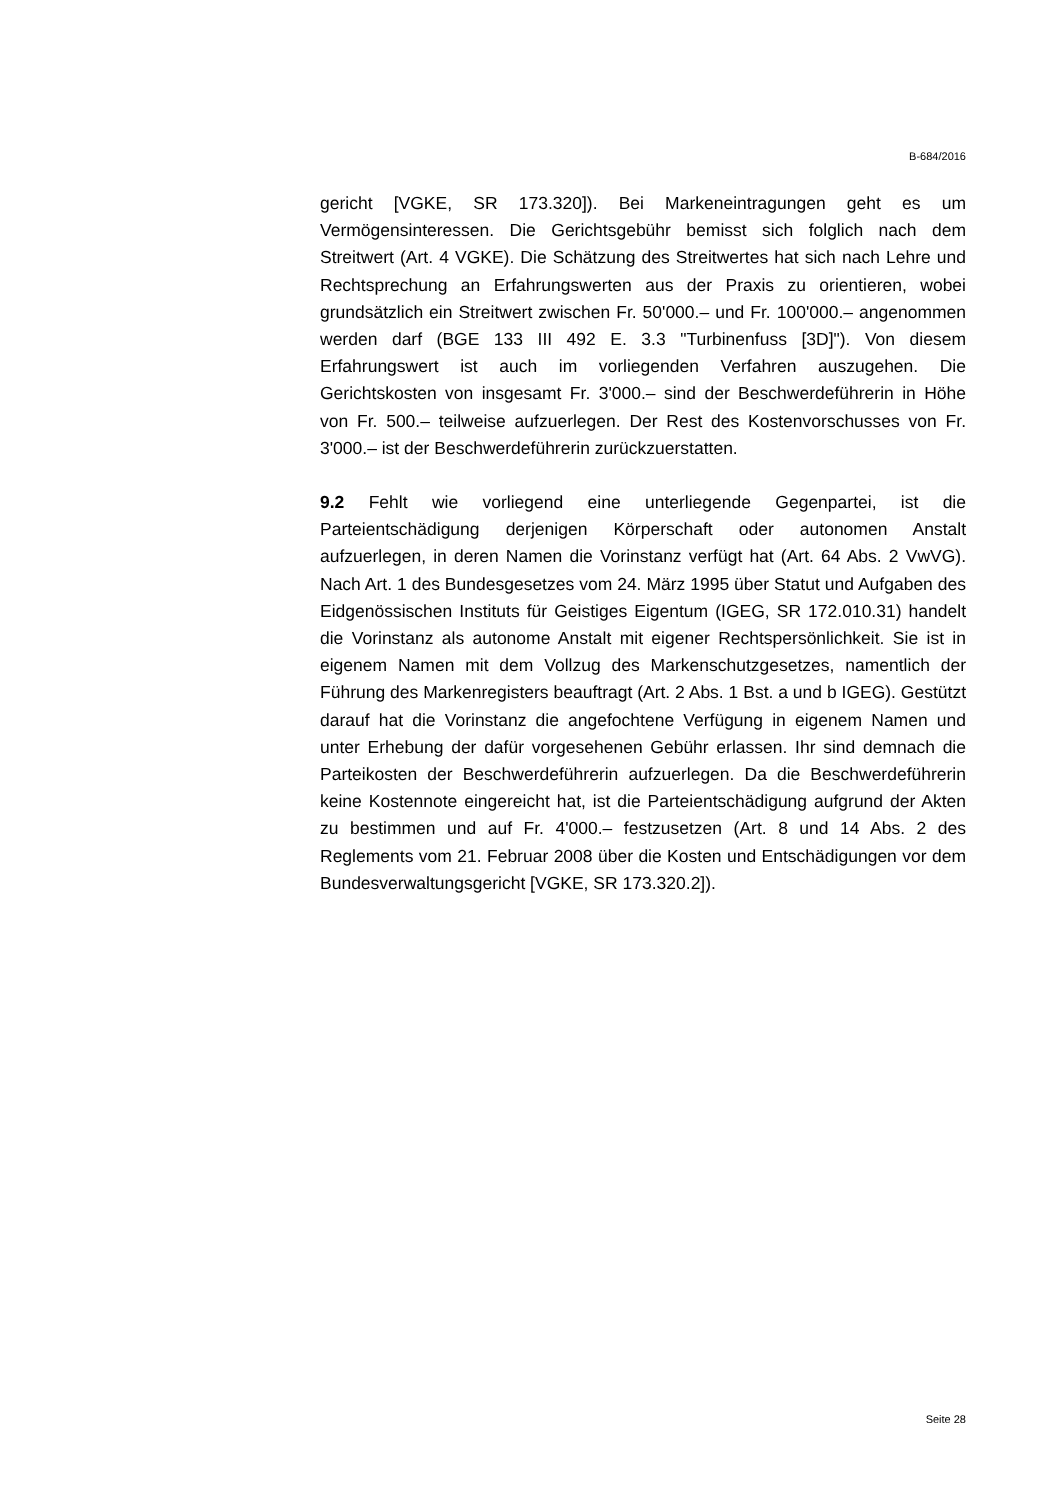B-684/2016
gericht [VGKE, SR 173.320]). Bei Markeneintragungen geht es um Vermögensinteressen. Die Gerichtsgebühr bemisst sich folglich nach dem Streitwert (Art. 4 VGKE). Die Schätzung des Streitwertes hat sich nach Lehre und Rechtsprechung an Erfahrungswerten aus der Praxis zu orientieren, wobei grundsätzlich ein Streitwert zwischen Fr. 50'000.– und Fr. 100'000.– angenommen werden darf (BGE 133 III 492 E. 3.3 "Turbinenfuss [3D]"). Von diesem Erfahrungswert ist auch im vorliegenden Verfahren auszugehen. Die Gerichtskosten von insgesamt Fr. 3'000.– sind der Beschwerdeführerin in Höhe von Fr. 500.– teilweise aufzuerlegen. Der Rest des Kostenvorschusses von Fr. 3'000.– ist der Beschwerdeführerin zurückzuerstatten.
9.2 Fehlt wie vorliegend eine unterliegende Gegenpartei, ist die Parteientschädigung derjenigen Körperschaft oder autonomen Anstalt aufzuerlegen, in deren Namen die Vorinstanz verfügt hat (Art. 64 Abs. 2 VwVG). Nach Art. 1 des Bundesgesetzes vom 24. März 1995 über Statut und Aufgaben des Eidgenössischen Instituts für Geistiges Eigentum (IGEG, SR 172.010.31) handelt die Vorinstanz als autonome Anstalt mit eigener Rechtspersönlichkeit. Sie ist in eigenem Namen mit dem Vollzug des Markenschutzgesetzes, namentlich der Führung des Markenregisters beauftragt (Art. 2 Abs. 1 Bst. a und b IGEG). Gestützt darauf hat die Vorinstanz die angefochtene Verfügung in eigenem Namen und unter Erhebung der dafür vorgesehenen Gebühr erlassen. Ihr sind demnach die Parteikosten der Beschwerdeführerin aufzuerlegen. Da die Beschwerdeführerin keine Kostennote eingereicht hat, ist die Parteientschädigung aufgrund der Akten zu bestimmen und auf Fr. 4'000.– festzusetzen (Art. 8 und 14 Abs. 2 des Reglements vom 21. Februar 2008 über die Kosten und Entschädigungen vor dem Bundesverwaltungsgericht [VGKE, SR 173.320.2]).
Seite 28